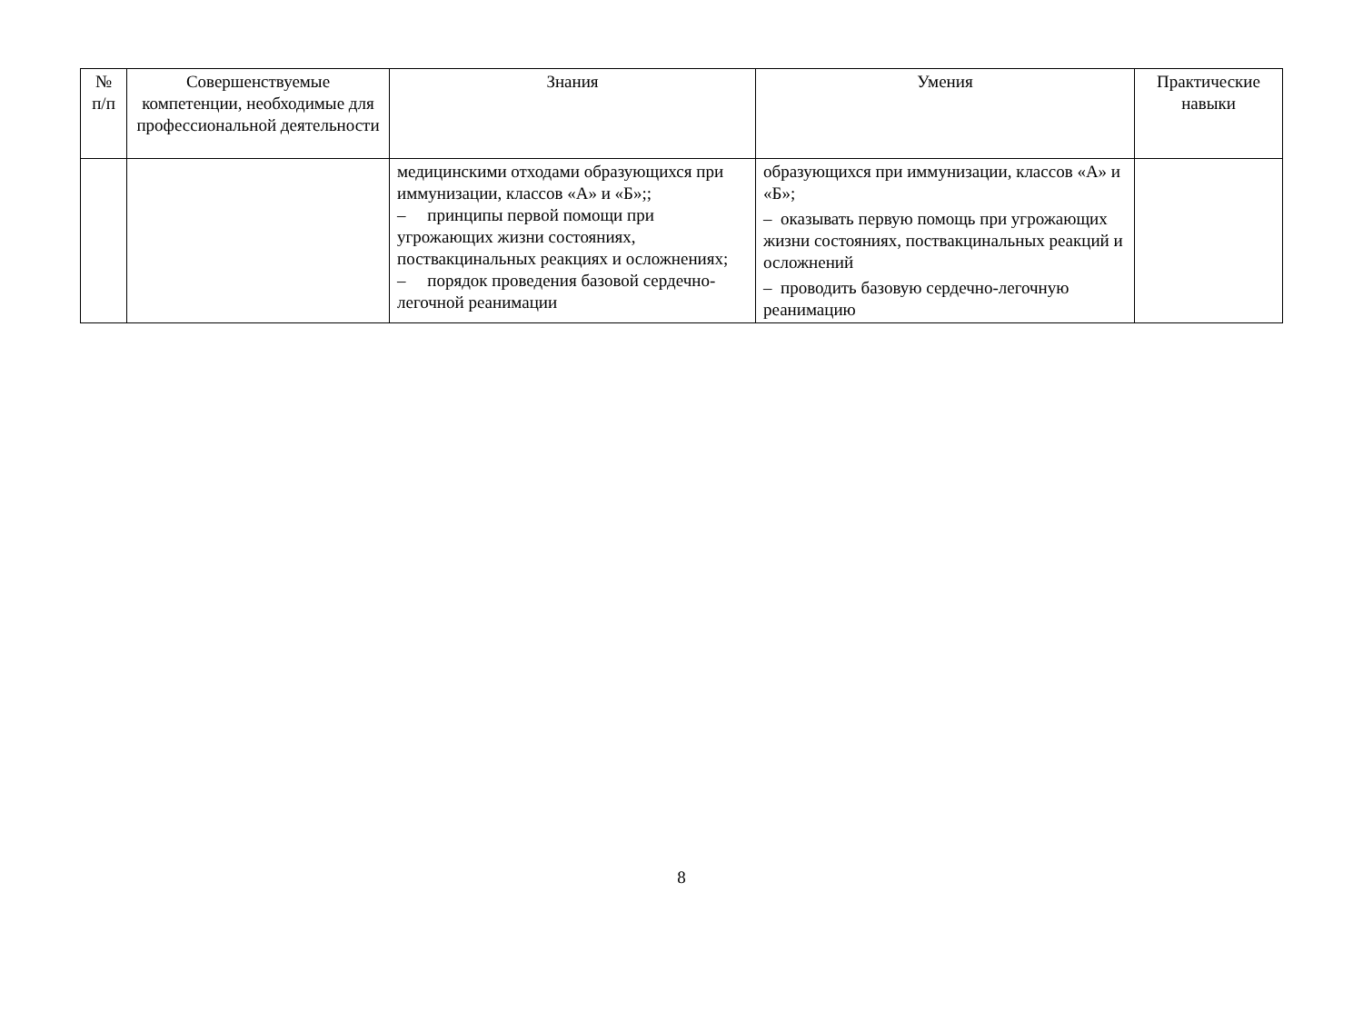| № п/п | Совершенствуемые компетенции, необходимые для профессиональной деятельности | Знания | Умения | Практические навыки |
| --- | --- | --- | --- | --- |
| | | медицинскими отходами образующихся при иммунизации, классов «А» и «Б»;; – принципы первой помощи при угрожающих жизни состояниях, поствакцинальных реакциях и осложнениях; – порядок проведения базовой сердечно-легочной реанимации | образующихся при иммунизации, классов «А» и «Б»; – оказывать первую помощь при угрожающих жизни состояниях, поствакцинальных реакций и осложнений – проводить базовую сердечно-легочную реанимацию | |
8